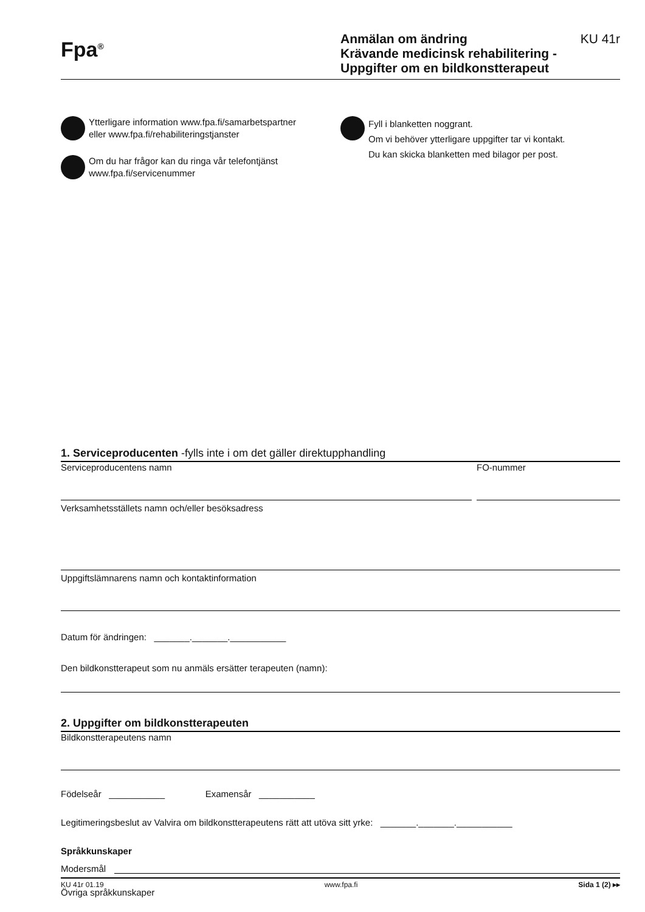Fpa<sup>®</sup>
Anmälan om ändring
Krävande medicinsk rehabilitering -
Uppgifter om en bildkonstterapeut
KU 41r
Ytterligare information www.fpa.fi/samarbetspartner
eller www.fpa.fi/rehabiliteringstjanster
Om du har frågor kan du ringa vår telefontjänst
www.fpa.fi/servicenummer
Fyll i blanketten noggrant.
Om vi behöver ytterligare uppgifter tar vi kontakt.
Du kan skicka blanketten med bilagor per post.
1. Serviceproducenten -fylls inte i om det gäller direktupphandling
Serviceproducentens namn FO-nummer
Verksamhetsställets namn och/eller besöksadress
Uppgiftslämnarens namn och kontaktinformation
Datum för ändringen: _______._______.___________
Den bildkonstterapeut som nu anmäls ersätter terapeuten (namn):
2. Uppgifter om bildkonstterapeuten
Bildkonstterapeutens namn
Födelseår ___________ Examensår ___________
Legitimeringsbeslut av Valvira om bildkonstterapeutens rätt att utöva sitt yrke: _______._______.___________
Språkkunskaper
Modersmål
Övriga språkkunskaper
KU 41r 01.19 www.fpa.fi Sida 1 (2) ▸▸